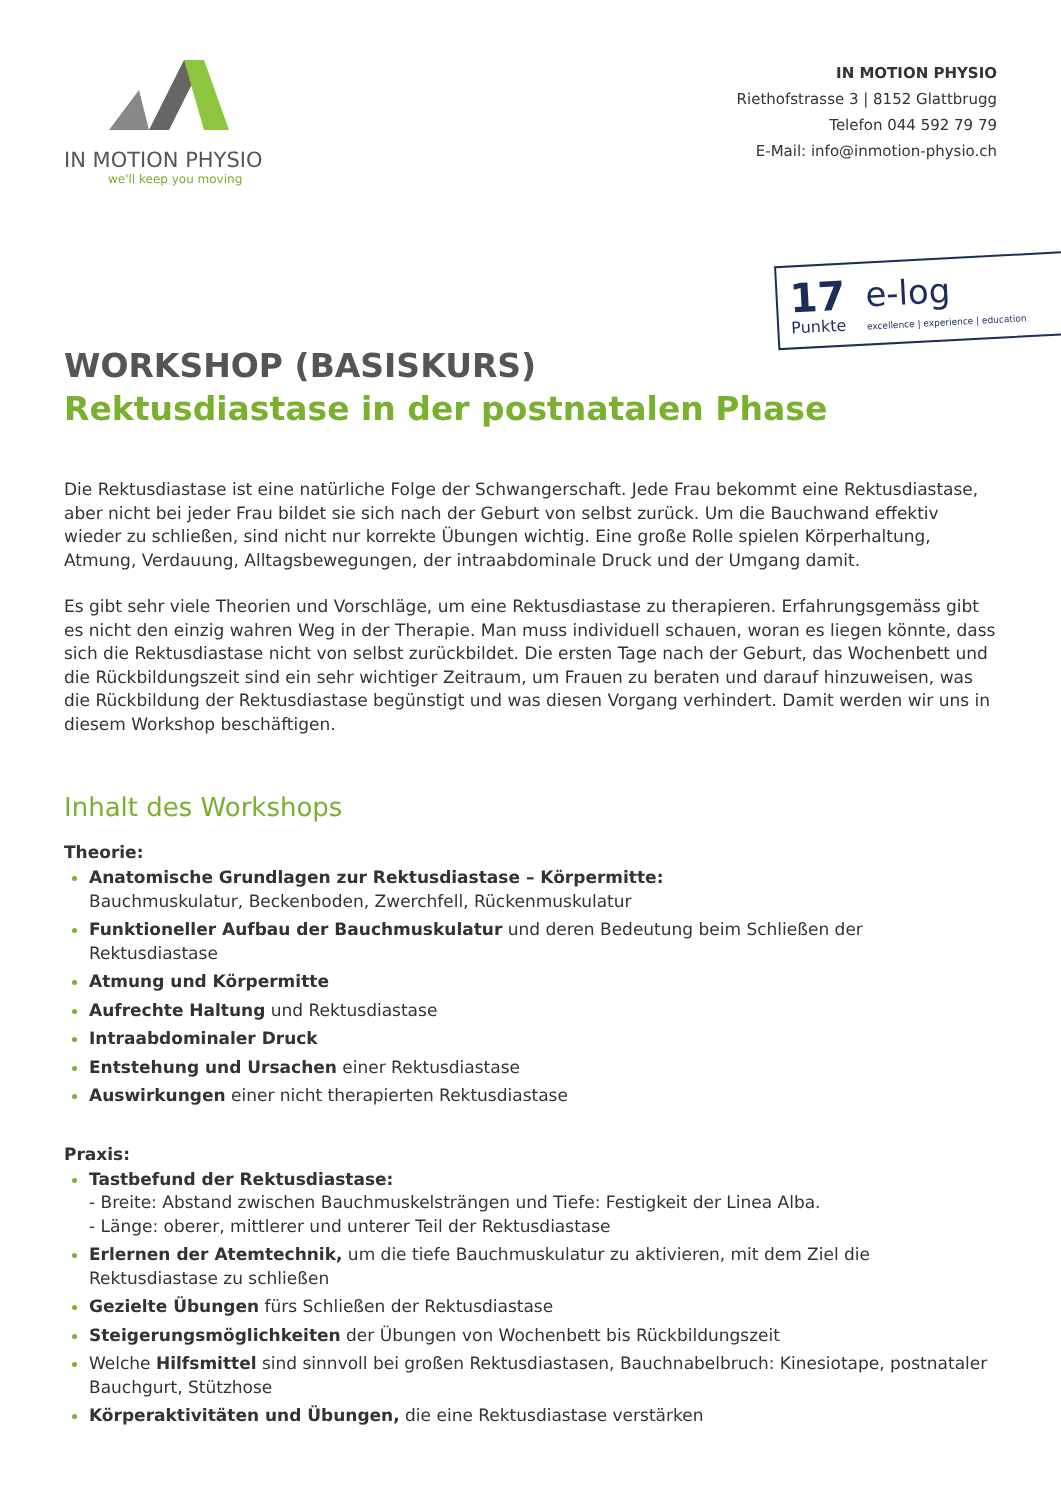IN MOTION PHYSIO
we'll keep you moving
IN MOTION PHYSIO
Riethofstrasse 3 | 8152 Glattbrugg
Telefon 044 592 79 79
E-Mail: info@inmotion-physio.ch
17
Punkte
e-log
excellence | experience | education
WORKSHOP (BASISKURS)
Rektusdiastase in der postnatalen Phase
Die Rektusdiastase ist eine natürliche Folge der Schwangerschaft. Jede Frau bekommt eine Rektusdiastase, aber nicht bei jeder Frau bildet sie sich nach der Geburt von selbst zurück. Um die Bauchwand effektiv wieder zu schließen, sind nicht nur korrekte Übungen wichtig. Eine große Rolle spielen Körperhaltung, Atmung, Verdauung, Alltagsbewegungen, der intraabdominale Druck und der Umgang damit.
Es gibt sehr viele Theorien und Vorschläge, um eine Rektusdiastase zu therapieren. Erfahrungsgemäss gibt es nicht den einzig wahren Weg in der Therapie. Man muss individuell schauen, woran es liegen könnte, dass sich die Rektusdiastase nicht von selbst zurückbildet. Die ersten Tage nach der Geburt, das Wochenbett und die Rückbildungszeit sind ein sehr wichtiger Zeitraum, um Frauen zu beraten und darauf hinzuweisen, was die Rückbildung der Rektusdiastase begünstigt und was diesen Vorgang verhindert. Damit werden wir uns in diesem Workshop beschäftigen.
Inhalt des Workshops
Theorie:
Anatomische Grundlagen zur Rektusdiastase – Körpermitte:
Bauchmuskulatur, Beckenboden, Zwerchfell, Rückenmuskulatur
Funktioneller Aufbau der Bauchmuskulatur und deren Bedeutung beim Schließen der Rektusdiastase
Atmung und Körpermitte
Aufrechte Haltung und Rektusdiastase
Intraabdominaler Druck
Entstehung und Ursachen einer Rektusdiastase
Auswirkungen einer nicht therapierten Rektusdiastase
Praxis:
Tastbefund der Rektusdiastase:
- Breite: Abstand zwischen Bauchmuskelsträngen und Tiefe: Festigkeit der Linea Alba.
- Länge: oberer, mittlerer und unterer Teil der Rektusdiastase
Erlernen der Atemtechnik, um die tiefe Bauchmuskulatur zu aktivieren, mit dem Ziel die Rektusdiastase zu schließen
Gezielte Übungen fürs Schließen der Rektusdiastase
Steigerungsmöglichkeiten der Übungen von Wochenbett bis Rückbildungszeit
Welche Hilfsmittel sind sinnvoll bei großen Rektusdiastasen, Bauchnabelbruch: Kinesiotape, postnataler Bauchgurt, Stützhose
Körperaktivitäten und Übungen, die eine Rektusdiastase verstärken